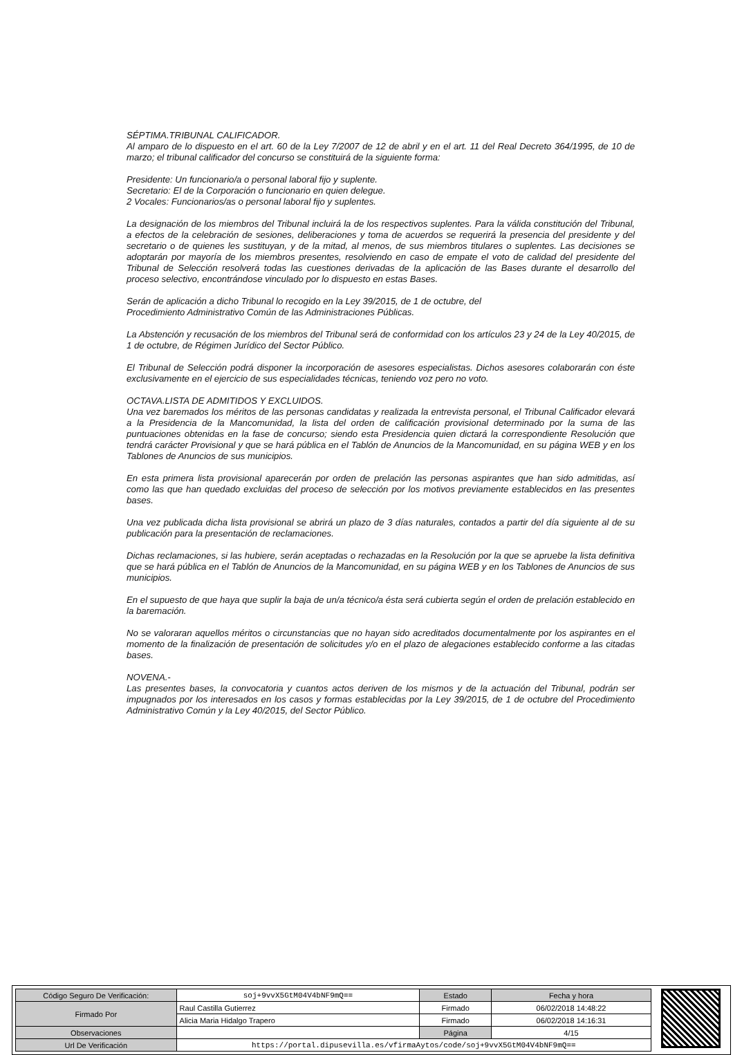SÉPTIMA.TRIBUNAL CALIFICADOR.
Al amparo de lo dispuesto en el art. 60 de la Ley 7/2007 de 12 de abril y en el art. 11 del Real Decreto 364/1995, de 10 de marzo; el tribunal calificador del concurso se constituirá de la siguiente forma:
Presidente: Un funcionario/a o personal laboral fijo y suplente.
Secretario: El de la Corporación o funcionario en quien delegue.
2 Vocales: Funcionarios/as o personal laboral fijo y suplentes.
La designación de los miembros del Tribunal incluirá la de los respectivos suplentes. Para la válida constitución del Tribunal, a efectos de la celebración de sesiones, deliberaciones y toma de acuerdos se requerirá la presencia del presidente y del secretario o de quienes les sustituyan, y de la mitad, al menos, de sus miembros titulares o suplentes. Las decisiones se adoptarán por mayoría de los miembros presentes, resolviendo en caso de empate el voto de calidad del presidente del Tribunal de Selección resolverá todas las cuestiones derivadas de la aplicación de las Bases durante el desarrollo del proceso selectivo, encontrándose vinculado por lo dispuesto en estas Bases.
Serán de aplicación a dicho Tribunal lo recogido en la Ley 39/2015, de 1 de octubre, del
Procedimiento Administrativo Común de las Administraciones Públicas.
La Abstención y recusación de los miembros del Tribunal será de conformidad con los artículos 23 y 24 de la Ley 40/2015, de 1 de octubre, de Régimen Jurídico del Sector Público.
El Tribunal de Selección podrá disponer la incorporación de asesores especialistas. Dichos asesores colaborarán con éste exclusivamente en el ejercicio de sus especialidades técnicas, teniendo voz pero no voto.
OCTAVA.LISTA DE ADMITIDOS Y EXCLUIDOS.
Una vez baremados los méritos de las personas candidatas y realizada la entrevista personal, el Tribunal Calificador elevará a la Presidencia de la Mancomunidad, la lista del orden de calificación provisional determinado por la suma de las puntuaciones obtenidas en la fase de concurso; siendo esta Presidencia quien dictará la correspondiente Resolución que tendrá carácter Provisional y que se hará pública en el Tablón de Anuncios de la Mancomunidad, en su página WEB y en los Tablones de Anuncios de sus municipios.
En esta primera lista provisional aparecerán por orden de prelación las personas aspirantes que han sido admitidas, así como las que han quedado excluidas del proceso de selección por los motivos previamente establecidos en las presentes bases.
Una vez publicada dicha lista provisional se abrirá un plazo de 3 días naturales, contados a partir del día siguiente al de su publicación para la presentación de reclamaciones.
Dichas reclamaciones, si las hubiere, serán aceptadas o rechazadas en la Resolución por la que se apruebe la lista definitiva que se hará pública en el Tablón de Anuncios de la Mancomunidad, en su página WEB y en los Tablones de Anuncios de sus municipios.
En el supuesto de que haya que suplir la baja de un/a técnico/a ésta será cubierta según el orden de prelación establecido en la baremación.
No se valoraran aquellos méritos o circunstancias que no hayan sido acreditados documentalmente por los aspirantes en el momento de la finalización de presentación de solicitudes y/o en el plazo de alegaciones establecido conforme a las citadas bases.
NOVENA.-
Las presentes bases, la convocatoria y cuantos actos deriven de los mismos y de la actuación del Tribunal, podrán ser impugnados por los interesados en los casos y formas establecidas por la Ley 39/2015, de 1 de octubre del Procedimiento Administrativo Común y la Ley 40/2015, del Sector Público.
| Código Seguro De Verificación: | soj+9vvX5GtM04V4bNF9mQ== | Estado | Fecha y hora |
| Firmado Por | Raul Castilla Gutierrez | Firmado | 06/02/2018 14:48:22 |
| | Alicia Maria Hidalgo Trapero | Firmado | 06/02/2018 14:16:31 |
| Observaciones | | Página | 4/15 |
| Url De Verificación | https://portal.dipusevilla.es/vfirmaAytos/code/soj+9vvX5GtM04V4bNF9mQ== | | |